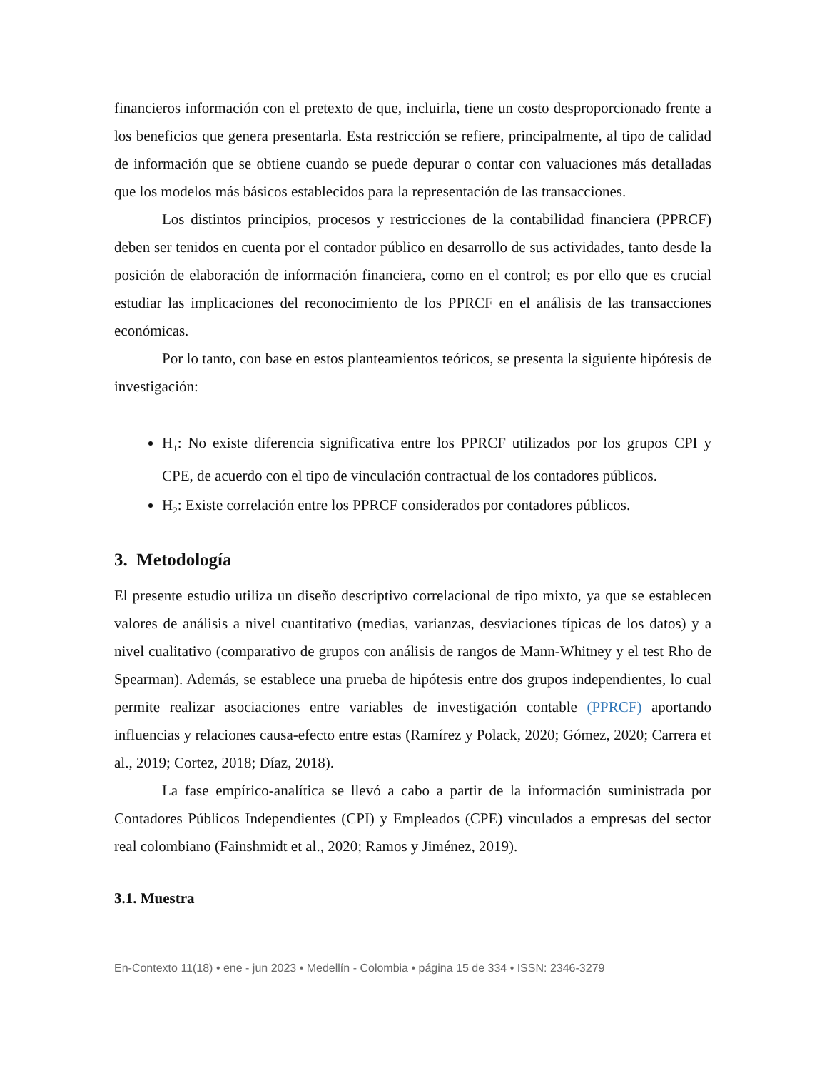financieros información con el pretexto de que, incluirla, tiene un costo desproporcionado frente a los beneficios que genera presentarla. Esta restricción se refiere, principalmente, al tipo de calidad de información que se obtiene cuando se puede depurar o contar con valuaciones más detalladas que los modelos más básicos establecidos para la representación de las transacciones.
Los distintos principios, procesos y restricciones de la contabilidad financiera (PPRCF) deben ser tenidos en cuenta por el contador público en desarrollo de sus actividades, tanto desde la posición de elaboración de información financiera, como en el control; es por ello que es crucial estudiar las implicaciones del reconocimiento de los PPRCF en el análisis de las transacciones económicas.
Por lo tanto, con base en estos planteamientos teóricos, se presenta la siguiente hipótesis de investigación:
H<sub>1</sub>: No existe diferencia significativa entre los PPRCF utilizados por los grupos CPI y CPE, de acuerdo con el tipo de vinculación contractual de los contadores públicos.
H<sub>2</sub>: Existe correlación entre los PPRCF considerados por contadores públicos.
3. Metodología
El presente estudio utiliza un diseño descriptivo correlacional de tipo mixto, ya que se establecen valores de análisis a nivel cuantitativo (medias, varianzas, desviaciones típicas de los datos) y a nivel cualitativo (comparativo de grupos con análisis de rangos de Mann-Whitney y el test Rho de Spearman). Además, se establece una prueba de hipótesis entre dos grupos independientes, lo cual permite realizar asociaciones entre variables de investigación contable (PPRCF) aportando influencias y relaciones causa-efecto entre estas (Ramírez y Polack, 2020; Gómez, 2020; Carrera et al., 2019; Cortez, 2018; Díaz, 2018).
La fase empírico-analítica se llevó a cabo a partir de la información suministrada por Contadores Públicos Independientes (CPI) y Empleados (CPE) vinculados a empresas del sector real colombiano (Fainshmidt et al., 2020; Ramos y Jiménez, 2019).
3.1. Muestra
En-Contexto 11(18) • ene - jun 2023 • Medellín - Colombia • página 15 de 334 • ISSN: 2346-3279